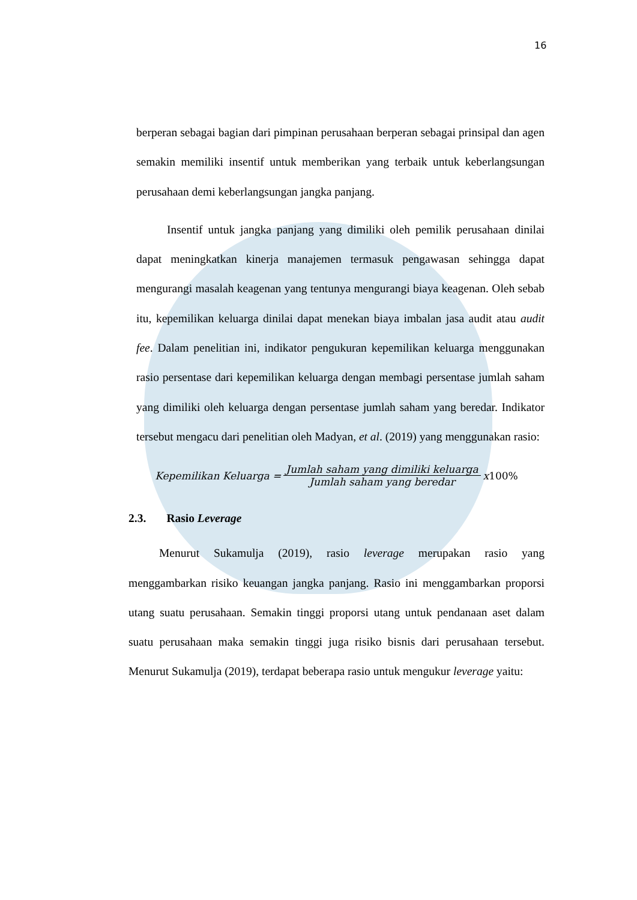16
berperan sebagai bagian dari pimpinan perusahaan berperan sebagai prinsipal dan agen semakin memiliki insentif untuk memberikan yang terbaik untuk keberlangsungan perusahaan demi keberlangsungan jangka panjang.
Insentif untuk jangka panjang yang dimiliki oleh pemilik perusahaan dinilai dapat meningkatkan kinerja manajemen termasuk pengawasan sehingga dapat mengurangi masalah keagenan yang tentunya mengurangi biaya keagenan. Oleh sebab itu, kepemilikan keluarga dinilai dapat menekan biaya imbalan jasa audit atau audit fee. Dalam penelitian ini, indikator pengukuran kepemilikan keluarga menggunakan rasio persentase dari kepemilikan keluarga dengan membagi persentase jumlah saham yang dimiliki oleh keluarga dengan persentase jumlah saham yang beredar. Indikator tersebut mengacu dari penelitian oleh Madyan, et al. (2019) yang menggunakan rasio:
Kepemilikan Keluarga = Jumlah saham yang dimiliki keluarga Jumlah saham yang beredar x 100%
2.3. Rasio Leverage
Menurut Sukamulja (2019), rasio leverage merupakan rasio yang menggambarkan risiko keuangan jangka panjang. Rasio ini menggambarkan proporsi utang suatu perusahaan. Semakin tinggi proporsi utang untuk pendanaan aset dalam suatu perusahaan maka semakin tinggi juga risiko bisnis dari perusahaan tersebut. Menurut Sukamulja (2019), terdapat beberapa rasio untuk mengukur leverage yaitu: